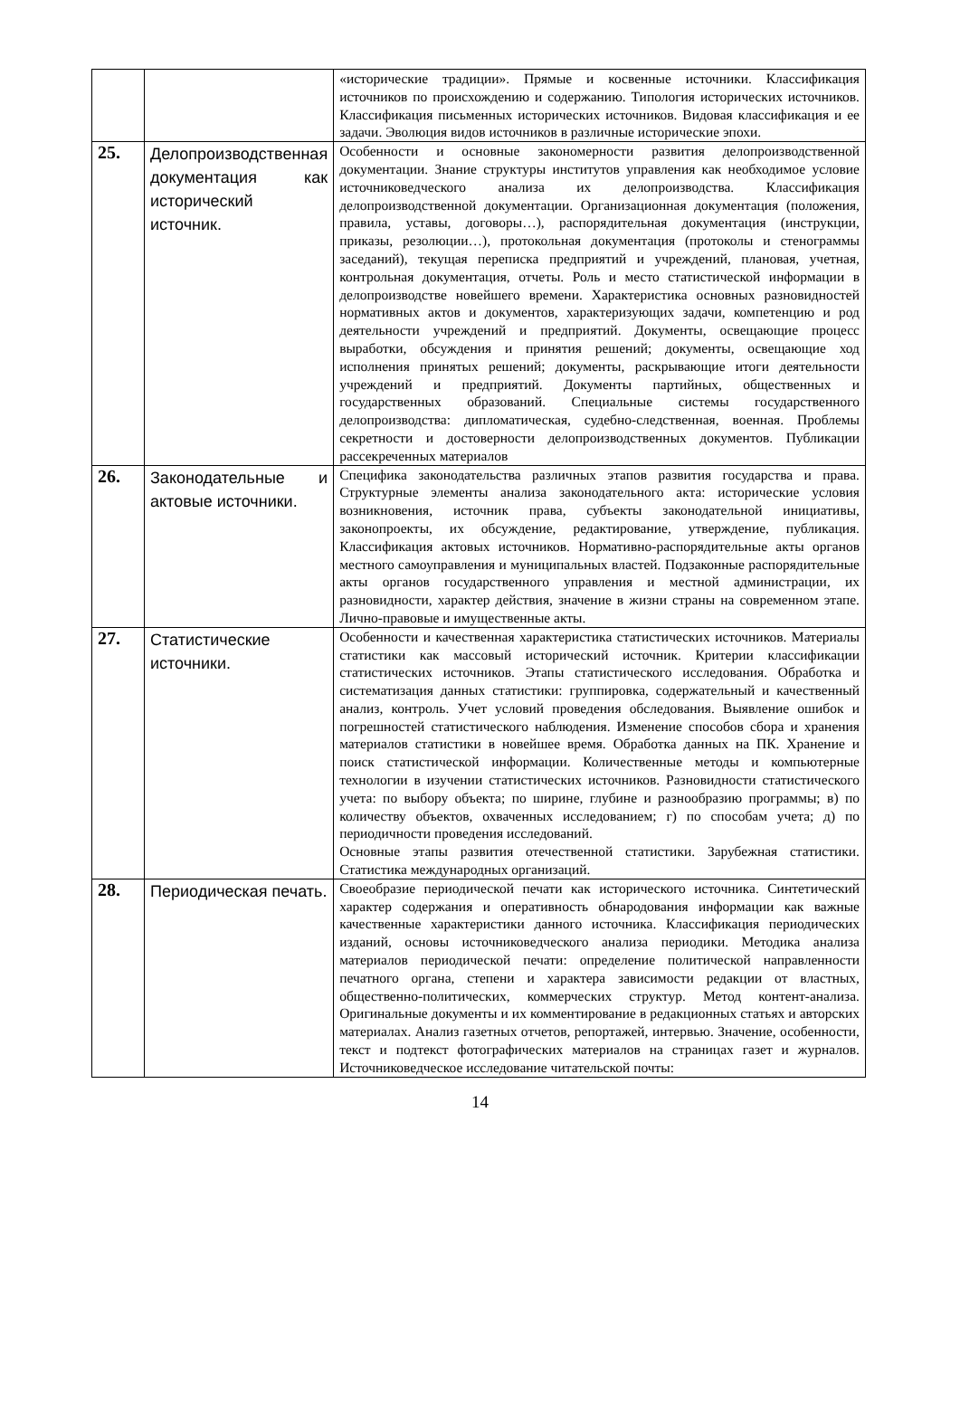| | | «исторические традиции». Прямые и косвенные источники. Классификация источников по происхождению и содержанию. Типология исторических источников. Классификация письменных исторических источников. Видовая классификация и ее задачи. Эволюция видов источников в различные исторические эпохи. |
| 25. | Делопроизводственная документация как исторический источник. | Особенности и основные закономерности развития делопроизводственной документации. Знание структуры институтов управления как необходимое условие источниковедческого анализа их делопроизводства. Классификация делопроизводственной документации. Организационная документация (положения, правила, уставы, договоры…), распорядительная документация (инструкции, приказы, резолюции…), протокольная документация (протоколы и стенограммы заседаний), текущая переписка предприятий и учреждений, плановая, учетная, контрольная документация, отчеты. Роль и место статистической информации в делопроизводстве новейшего времени. Характеристика основных разновидностей нормативных актов и документов, характеризующих задачи, компетенцию и род деятельности учреждений и предприятий. Документы, освещающие процесс выработки, обсуждения и принятия решений; документы, освещающие ход исполнения принятых решений; документы, раскрывающие итоги деятельности учреждений и предприятий. Документы партийных, общественных и государственных образований. Специальные системы государственного делопроизводства: дипломатическая, судебно-следственная, военная. Проблемы секретности и достоверности делопроизводственных документов. Публикации рассекреченных материалов |
| 26. | Законодательные и актовые источники. | Специфика законодательства различных этапов развития государства и права. Структурные элементы анализа законодательного акта: исторические условия возникновения, источник права, субъекты законодательной инициативы, законопроекты, их обсуждение, редактирование, утверждение, публикация. Классификация актовых источников. Нормативно-распорядительные акты органов местного самоуправления и муниципальных властей. Подзаконные распорядительные акты органов государственного управления и местной администрации, их разновидности, характер действия, значение в жизни страны на современном этапе. Лично-правовые и имущественные акты. |
| 27. | Статистические источники. | Особенности и качественная характеристика статистических источников. Материалы статистики как массовый исторический источник. Критерии классификации статистических источников. Этапы статистического исследования. Обработка и систематизация данных статистики: группировка, содержательный и качественный анализ, контроль. Учет условий проведения обследования. Выявление ошибок и погрешностей статистического наблюдения. Изменение способов сбора и хранения материалов статистики в новейшее время. Обработка данных на ПК. Хранение и поиск статистической информации. Количественные методы и компьютерные технологии в изучении статистических источников. Разновидности статистического учета: по выбору объекта; по ширине, глубине и разнообразию программы; в) по количеству объектов, охваченных исследованием; г) по способам учета; д) по периодичности проведения исследований. Основные этапы развития отечественной статистики. Зарубежная статистики. Статистика международных организаций. |
| 28. | Периодическая печать. | Своеобразие периодической печати как исторического источника. Синтетический характер содержания и оперативность обнародования информации как важные качественные характеристики данного источника. Классификация периодических изданий, основы источниковедческого анализа периодики. Методика анализа материалов периодической печати: определение политической направленности печатного органа, степени и характера зависимости редакции от властных, общественно-политических, коммерческих структур. Метод контент-анализа. Оригинальные документы и их комментирование в редакционных статьях и авторских материалах. Анализ газетных отчетов, репортажей, интервью. Значение, особенности, текст и подтекст фотографических материалов на страницах газет и журналов. Источниковедческое исследование читательской почты: |
14